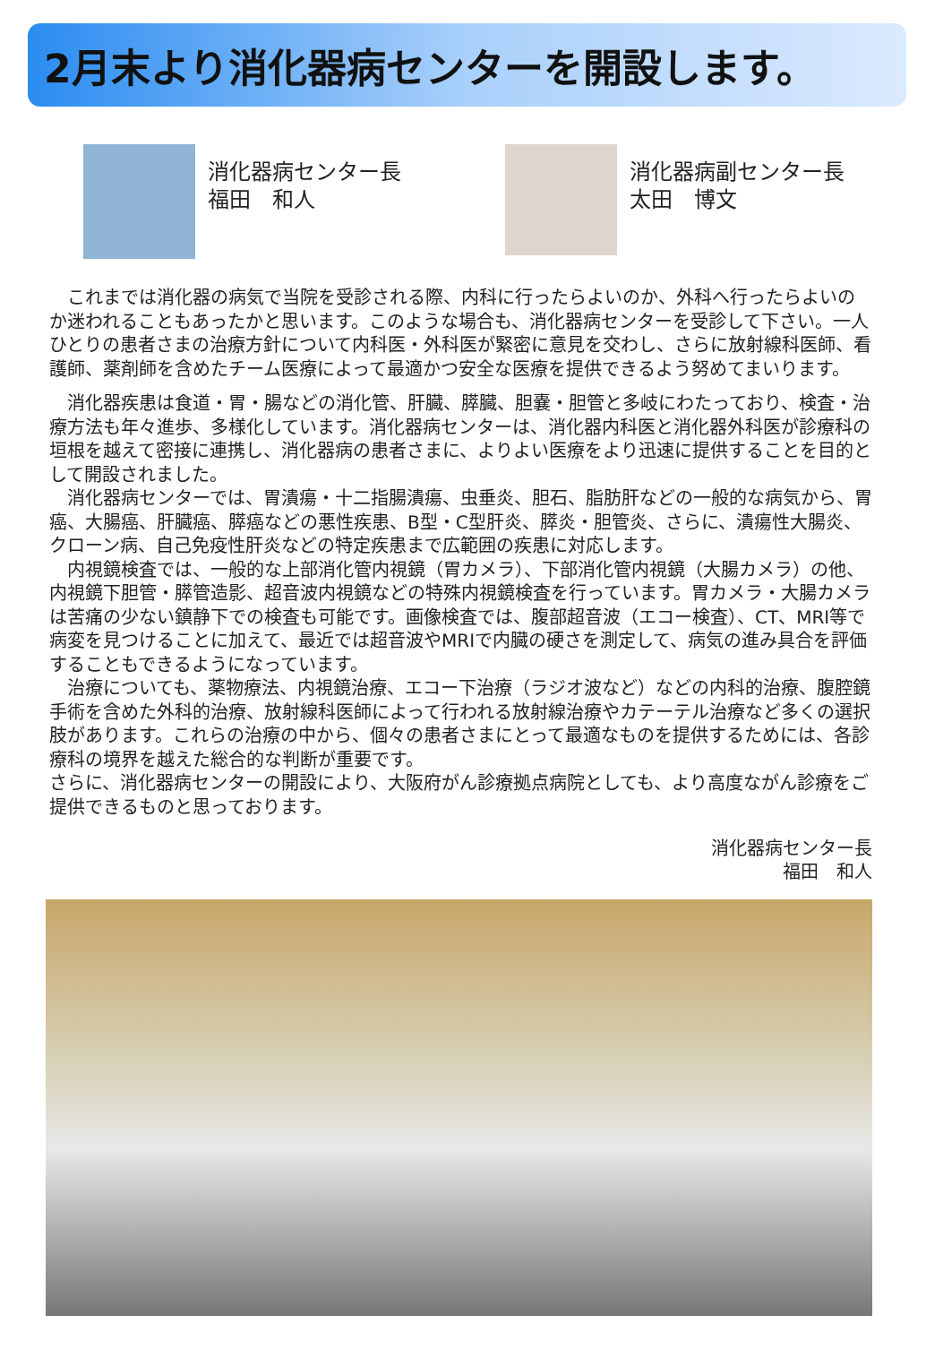2月末より消化器病センターを開設します。
消化器病センター長
福田　和人
消化器病副センター長
太田　博文
　これまでは消化器の病気で当院を受診される際、内科に行ったらよいのか、外科へ行ったらよいのか迷われることもあったかと思います。このような場合も、消化器病センターを受診して下さい。一人ひとりの患者さまの治療方針について内科医・外科医が緊密に意見を交わし、さらに放射線科医師、看護師、薬剤師を含めたチーム医療によって最適かつ安全な医療を提供できるよう努めてまいります。
　消化器疾患は食道・胃・腸などの消化管、肝臓、膵臓、胆嚢・胆管と多岐にわたっており、検査・治療方法も年々進歩、多様化しています。消化器病センターは、消化器内科医と消化器外科医が診療科の垣根を越えて密接に連携し、消化器病の患者さまに、よりよい医療をより迅速に提供することを目的として開設されました。
　消化器病センターでは、胃潰瘍・十二指腸潰瘍、虫垂炎、胆石、脂肪肝などの一般的な病気から、胃癌、大腸癌、肝臓癌、膵癌などの悪性疾患、B型・C型肝炎、膵炎・胆管炎、さらに、潰瘍性大腸炎、クローン病、自己免疫性肝炎などの特定疾患まで広範囲の疾患に対応します。
　内視鏡検査では、一般的な上部消化管内視鏡（胃カメラ）、下部消化管内視鏡（大腸カメラ）の他、内視鏡下胆管・膵管造影、超音波内視鏡などの特殊内視鏡検査を行っています。胃カメラ・大腸カメラは苦痛の少ない鎮静下での検査も可能です。画像検査では、腹部超音波（エコー検査）、CT、MRI等で病変を見つけることに加えて、最近では超音波やMRIで内臓の硬さを測定して、病気の進み具合を評価することもできるようになっています。
　治療についても、薬物療法、内視鏡治療、エコー下治療（ラジオ波など）などの内科的治療、腹腔鏡手術を含めた外科的治療、放射線科医師によって行われる放射線治療やカテーテル治療など多くの選択肢があります。これらの治療の中から、個々の患者さまにとって最適なものを提供するためには、各診療科の境界を越えた総合的な判断が重要です。
さらに、消化器病センターの開設により、大阪府がん診療拠点病院としても、より高度ながん診療をご提供できるものと思っております。
消化器病センター長
福田　和人